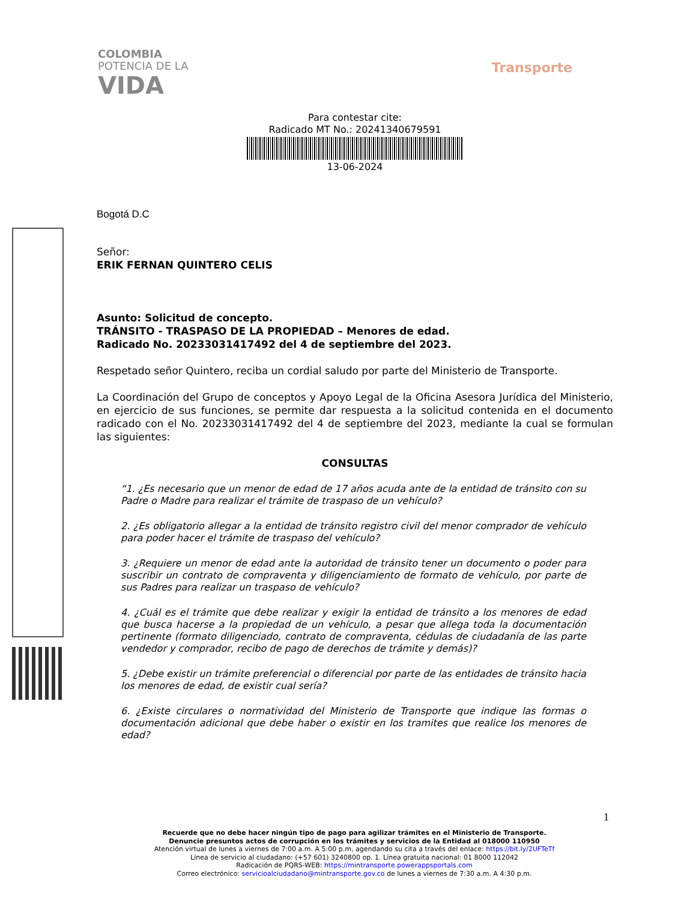COLOMBIA
POTENCIA DE LA
VIDA
Transporte
Para contestar cite:
Radicado MT No.: 20241340679591
13-06-2024
Bogotá D.C
Señor:
ERIK FERNAN QUINTERO CELIS
Asunto: Solicitud de concepto.
TRÁNSITO - TRASPASO DE LA PROPIEDAD – Menores de edad.
Radicado No. 20233031417492 del 4 de septiembre del 2023.
Respetado señor Quintero, reciba un cordial saludo por parte del Ministerio de Transporte.
La Coordinación del Grupo de conceptos y Apoyo Legal de la Oficina Asesora Jurídica del Ministerio, en ejercicio de sus funciones, se permite dar respuesta a la solicitud contenida en el documento radicado con el No. 20233031417492 del 4 de septiembre del 2023, mediante la cual se formulan las siguientes:
CONSULTAS
“1. ¿Es necesario que un menor de edad de 17 años acuda ante de la entidad de tránsito con su Padre o Madre para realizar el trámite de traspaso de un vehículo?
2. ¿Es obligatorio allegar a la entidad de tránsito registro civil del menor comprador de vehículo para poder hacer el trámite de traspaso del vehículo?
3. ¿Requiere un menor de edad ante la autoridad de tránsito tener un documento o poder para suscribir un contrato de compraventa y diligenciamiento de formato de vehículo, por parte de sus Padres para realizar un traspaso de vehículo?
4. ¿Cuál es el trámite que debe realizar y exigir la entidad de tránsito a los menores de edad que busca hacerse a la propiedad de un vehículo, a pesar que allega toda la documentación pertinente (formato diligenciado, contrato de compraventa, cédulas de ciudadanía de las parte vendedor y comprador, recibo de pago de derechos de trámite y demás)?
5. ¿Debe existir un trámite preferencial o diferencial por parte de las entidades de tránsito hacia los menores de edad, de existir cual sería?
6. ¿Existe circulares o normatividad del Ministerio de Transporte que indique las formas o documentación adicional que debe haber o existir en los tramites que realice los menores de edad?
1
Recuerde que no debe hacer ningún tipo de pago para agilizar trámites en el Ministerio de Transporte.
Denuncie presuntos actos de corrupción en los trámites y servicios de la Entidad al 018000 110950
Atención virtual de lunes a viernes de 7:00 a.m. A 5:00 p.m, agendando su cita a través del enlace: https://bit.ly/2UFTeTf
Línea de servicio al ciudadano: (+57 601) 3240800 op. 1. Línea gratuita nacional: 01 8000 112042
Radicación de PQRS-WEB: https://mintransporte.powerappsportals.com
Correo electrónico: servicioalciudadano@mintransporte.gov.co de lunes a viernes de 7:30 a.m. A 4:30 p.m.